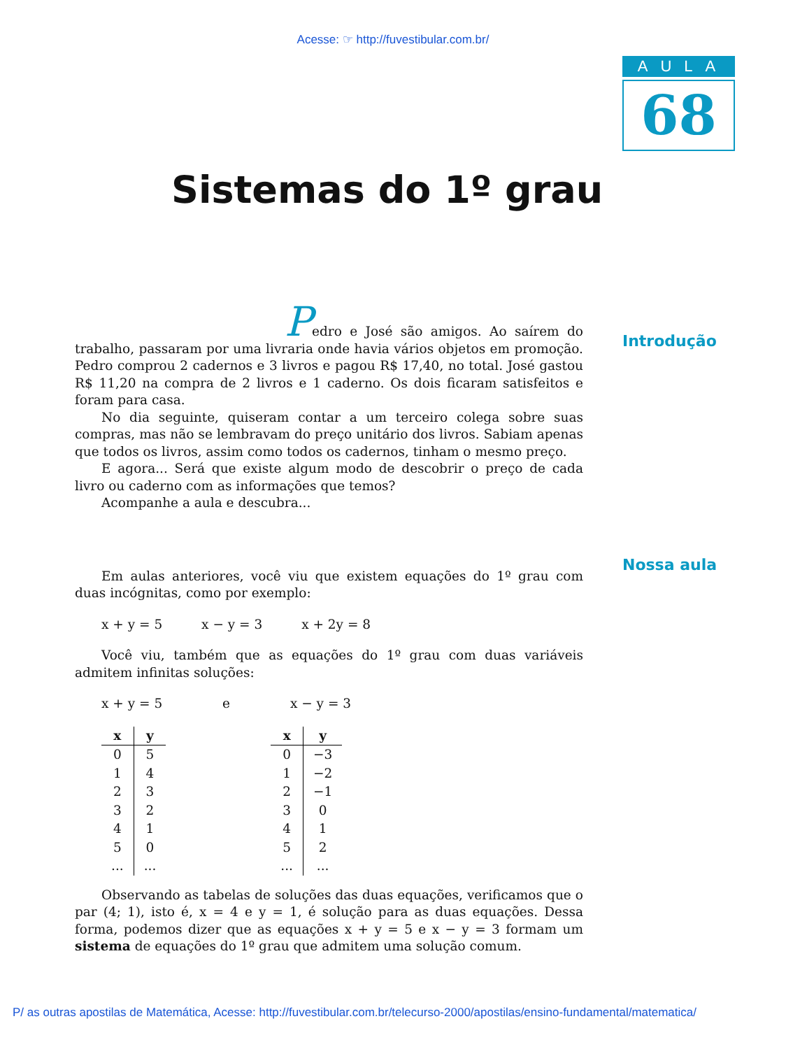Acesse: ☞ http://fuvestibular.com.br/
AULA
68
Sistemas do 1º grau
Introdução
Nossa aula
Pedro e José são amigos. Ao saírem do trabalho, passaram por uma livraria onde havia vários objetos em promoção. Pedro comprou 2 cadernos e 3 livros e pagou R$ 17,40, no total. José gastou R$ 11,20 na compra de 2 livros e 1 caderno. Os dois ficaram satisfeitos e foram para casa.
No dia seguinte, quiseram contar a um terceiro colega sobre suas compras, mas não se lembravam do preço unitário dos livros. Sabiam apenas que todos os livros, assim como todos os cadernos, tinham o mesmo preço.
E agora... Será que existe algum modo de descobrir o preço de cada livro ou caderno com as informações que temos?
Acompanhe a aula e descubra...
Em aulas anteriores, você viu que existem equações do 1º grau com duas incógnitas, como por exemplo:
x + y = 5 x − y = 3 x + 2y = 8
Você viu, também que as equações do 1º grau com duas variáveis admitem infinitas soluções:
x + y = 5 e x − y = 3
| x | y |
| --- | --- |
| 0 | 5 |
| 1 | 4 |
| 2 | 3 |
| 3 | 2 |
| 4 | 1 |
| 5 | 0 |
| ... | ... |
| x | y |
| --- | --- |
| 0 | −3 |
| 1 | −2 |
| 2 | −1 |
| 3 | 0 |
| 4 | 1 |
| 5 | 2 |
| ... | ... |
Observando as tabelas de soluções das duas equações, verificamos que o par (4; 1), isto é, x = 4 e y = 1, é solução para as duas equações. Dessa forma, podemos dizer que as equações x + y = 5 e x − y = 3 formam um sistema de equações do 1º grau que admitem uma solução comum.
P/ as outras apostilas de Matemática, Acesse: http://fuvestibular.com.br/telecurso-2000/apostilas/ensino-fundamental/matematica/